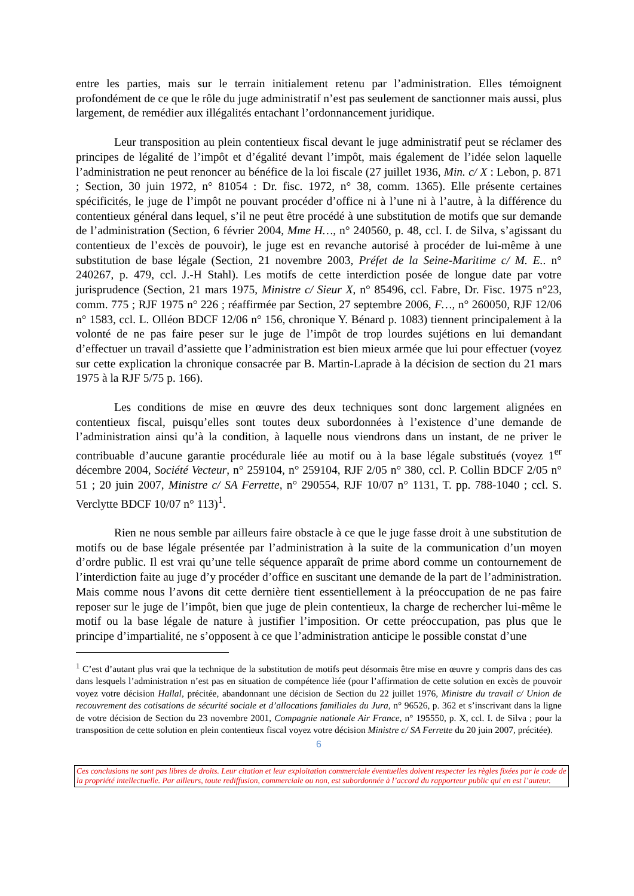entre les parties, mais sur le terrain initialement retenu par l’administration. Elles témoignent profondément de ce que le rôle du juge administratif n’est pas seulement de sanctionner mais aussi, plus largement, de remédier aux illégalités entachant l’ordonnancement juridique.
Leur transposition au plein contentieux fiscal devant le juge administratif peut se réclamer des principes de légalité de l’impôt et d’égalité devant l’impôt, mais également de l’idée selon laquelle l’administration ne peut renoncer au bénéfice de la loi fiscale (27 juillet 1936, Min. c/ X : Lebon, p. 871 ; Section, 30 juin 1972, n° 81054 : Dr. fisc. 1972, n° 38, comm. 1365). Elle présente certaines spécificités, le juge de l’impôt ne pouvant procéder d’office ni à l’une ni à l’autre, à la différence du contentieux général dans lequel, s’il ne peut être procédé à une substitution de motifs que sur demande de l’administration (Section, 6 février 2004, Mme H…, n° 240560, p. 48, ccl. I. de Silva, s’agissant du contentieux de l’excès de pouvoir), le juge est en revanche autorisé à procéder de lui-même à une substitution de base légale (Section, 21 novembre 2003, Préfet de la Seine-Maritime c/ M. E.. n° 240267, p. 479, ccl. J.-H Stahl). Les motifs de cette interdiction posée de longue date par votre jurisprudence (Section, 21 mars 1975, Ministre c/ Sieur X, n° 85496, ccl. Fabre, Dr. Fisc. 1975 n°23, comm. 775 ; RJF 1975 n° 226 ; réaffirmée par Section, 27 septembre 2006, F…, n° 260050, RJF 12/06 n° 1583, ccl. L. Olléon BDCF 12/06 n° 156, chronique Y. Bénard p. 1083) tiennent principalement à la volonté de ne pas faire peser sur le juge de l’impôt de trop lourdes sujétions en lui demandant d’effectuer un travail d’assiette que l’administration est bien mieux armée que lui pour effectuer (voyez sur cette explication la chronique consacrée par B. Martin-Laprade à la décision de section du 21 mars 1975 à la RJF 5/75 p. 166).
Les conditions de mise en œuvre des deux techniques sont donc largement alignées en contentieux fiscal, puisqu’elles sont toutes deux subordonnées à l’existence d’une demande de l’administration ainsi qu’à la condition, à laquelle nous viendrons dans un instant, de ne priver le contribuable d’aucune garantie procédurale liée au motif ou à la base légale substitués (voyez 1<sup>er</sup> décembre 2004, Société Vecteur, n° 259104, n° 259104, RJF 2/05 n° 380, ccl. P. Collin BDCF 2/05 n° 51 ; 20 juin 2007, Ministre c/ SA Ferrette, n° 290554, RJF 10/07 n° 1131, T. pp. 788-1040 ; ccl. S. Verclytte BDCF 10/07 n° 113)<sup>1</sup>.
Rien ne nous semble par ailleurs faire obstacle à ce que le juge fasse droit à une substitution de motifs ou de base légale présentée par l’administration à la suite de la communication d’un moyen d’ordre public. Il est vrai qu’une telle séquence apparaît de prime abord comme un contournement de l’interdiction faite au juge d’y procéder d’office en suscitant une demande de la part de l’administration. Mais comme nous l’avons dit cette dernière tient essentiellement à la préoccupation de ne pas faire reposer sur le juge de l’impôt, bien que juge de plein contentieux, la charge de rechercher lui-même le motif ou la base légale de nature à justifier l’imposition. Or cette préoccupation, pas plus que le principe d’impartialité, ne s’opposent à ce que l’administration anticipe le possible constat d’une
<sup>1</sup> C’est d’autant plus vrai que la technique de la substitution de motifs peut désormais être mise en œuvre y compris dans des cas dans lesquels l’administration n’est pas en situation de compétence liée (pour l’affirmation de cette solution en excès de pouvoir voyez votre décision Hallal, précitée, abandonnant une décision de Section du 22 juillet 1976, Ministre du travail c/ Union de recouvrement des cotisations de sécurité sociale et d’allocations familiales du Jura, n° 96526, p. 362 et s’inscrivant dans la ligne de votre décision de Section du 23 novembre 2001, Compagnie nationale Air France, n° 195550, p. X, ccl. I. de Silva ; pour la transposition de cette solution en plein contentieux fiscal voyez votre décision Ministre c/ SA Ferrette du 20 juin 2007, précitée).
6
Ces conclusions ne sont pas libres de droits. Leur citation et leur exploitation commerciale éventuelles doivent respecter les règles fixées par le code de la propriété intellectuelle. Par ailleurs, toute rediffusion, commerciale ou non, est subordonnée à l’accord du rapporteur public qui en est l’auteur.